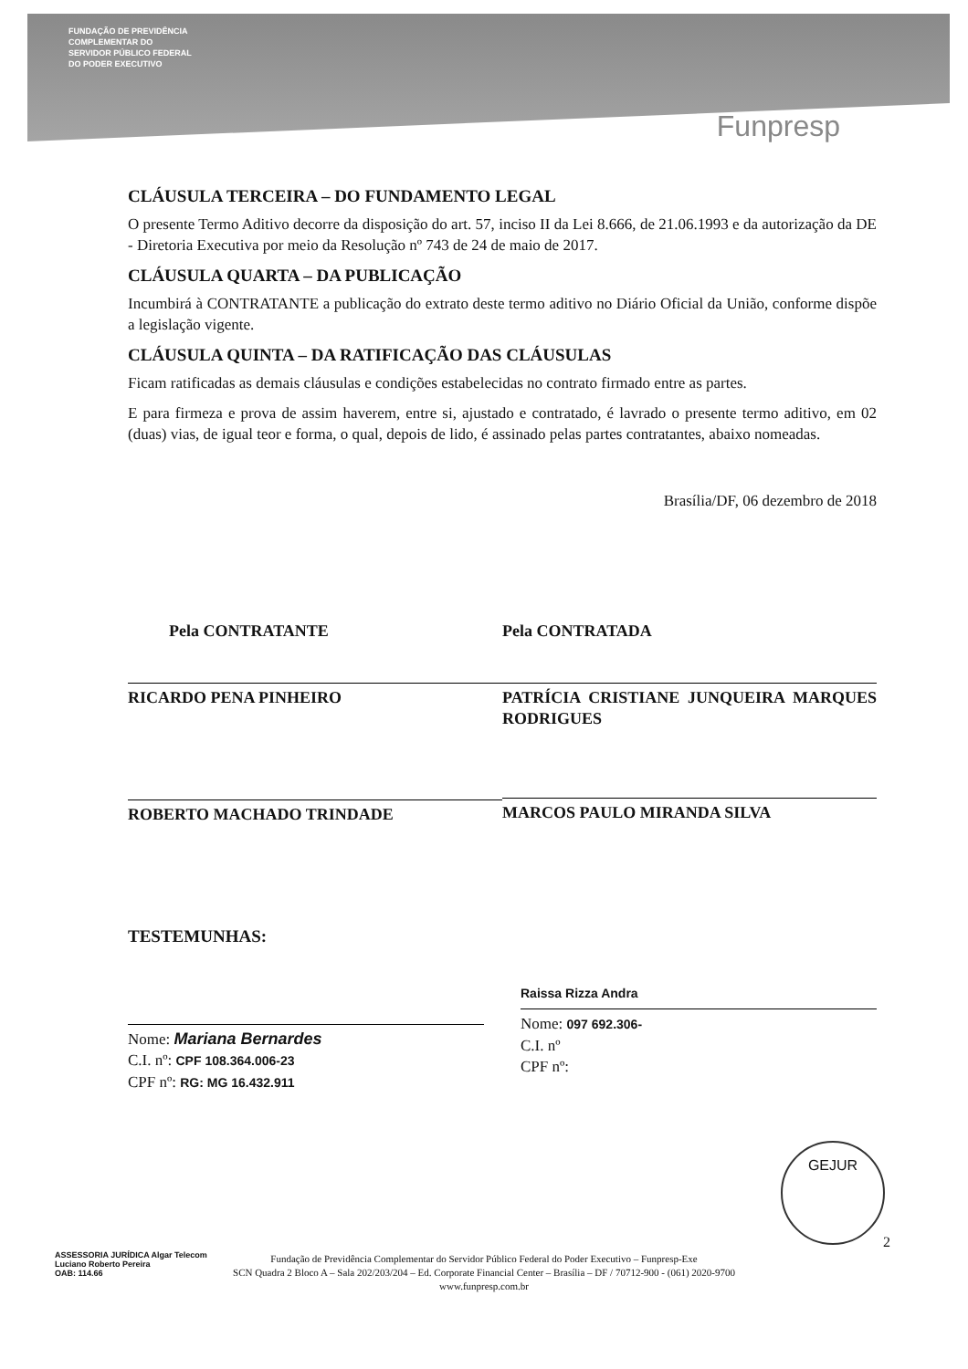FUNDAÇÃO DE PREVIDÊNCIA
COMPLEMENTAR DO
SERVIDOR PÚBLICO FEDERAL
DO PODER EXECUTIVO
Funpresp
CLÁUSULA TERCEIRA – DO FUNDAMENTO LEGAL
O presente Termo Aditivo decorre da disposição do art. 57, inciso II da Lei 8.666, de 21.06.1993 e da autorização da DE - Diretoria Executiva por meio da Resolução nº 743 de 24 de maio de 2017.
CLÁUSULA QUARTA – DA PUBLICAÇÃO
Incumbirá à CONTRATANTE a publicação do extrato deste termo aditivo no Diário Oficial da União, conforme dispõe a legislação vigente.
CLÁUSULA QUINTA – DA RATIFICAÇÃO DAS CLÁUSULAS
Ficam ratificadas as demais cláusulas e condições estabelecidas no contrato firmado entre as partes.
E para firmeza e prova de assim haverem, entre si, ajustado e contratado, é lavrado o presente termo aditivo, em 02 (duas) vias, de igual teor e forma, o qual, depois de lido, é assinado pelas partes contratantes, abaixo nomeadas.
Brasília/DF, 06 dezembro de 2018
Pela CONTRATANTE
RICARDO PENA PINHEIRO
ROBERTO MACHADO TRINDADE
Pela CONTRATADA
PATRÍCIA CRISTIANE JUNQUEIRA MARQUES RODRIGUES
MARCOS PAULO MIRANDA SILVA
TESTEMUNHAS:
Nome: Mariana Bernardes
C.I. nº: CPF 108.364.006-23
CPF nº: RG: MG 16.432.911
Raissa Rizza Andra
Nome: 097 692.306-
C.I. nº
CPF nº:
2
ASSESSORIA JURÍDICA Algar Telecom
Luciano Roberto Pereira
OAB: 114.66
Fundação de Previdência Complementar do Servidor Público Federal do Poder Executivo – Funpresp-Exe
SCN Quadra 2 Bloco A – Sala 202/203/204 – Ed. Corporate Financial Center – Brasília – DF / 70712-900 - (061) 2020-9700
www.funpresp.com.br
GEJUR